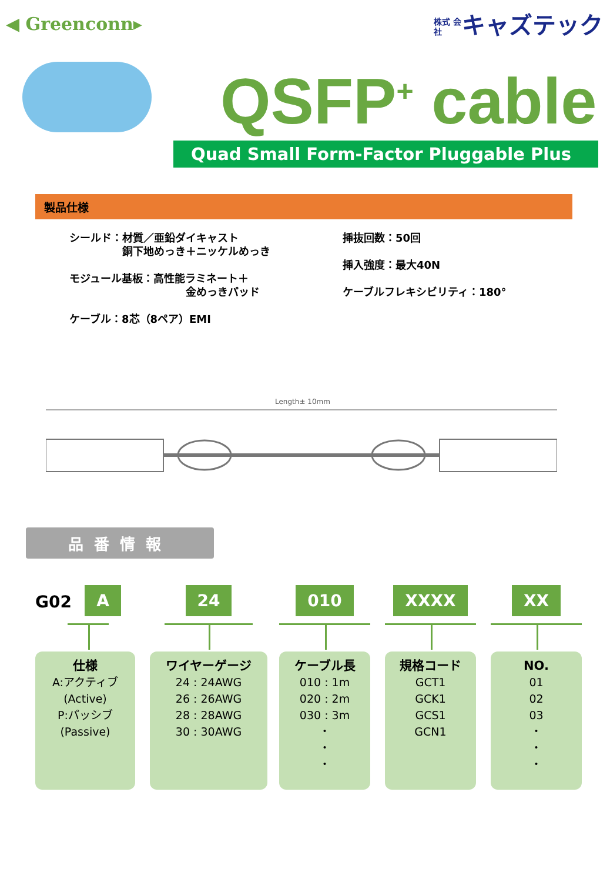◀ Greenconn▸
株式 会社 キャズテック
QSFP<sup>+</sup> cable
Quad Small Form-Factor Pluggable Plus
製品仕様
シールド：材質／亜鉛ダイキャスト
　　　　　銅下地めっき＋ニッケルめっき
モジュール基板：高性能ラミネート＋
　　　　　　　　　　　金めっきパッド
ケーブル：8芯（8ペア）EMI
挿抜回数：50回
挿入強度：最大40N
ケーブルフレキシビリティ：180°
Length± 10mm
品番情報
G02
A
仕様
A:アクティブ
(Active)
P:パッシブ
(Passive)
24
ワイヤーゲージ
24 : 24AWG
26 : 26AWG
28 : 28AWG
30 : 30AWG
010
ケーブル長
010 : 1m
020 : 2m
030 : 3m
・
・
・
XXXX
規格コード
GCT1
GCK1
GCS1
GCN1
XX
NO.
01
02
03
・
・
・